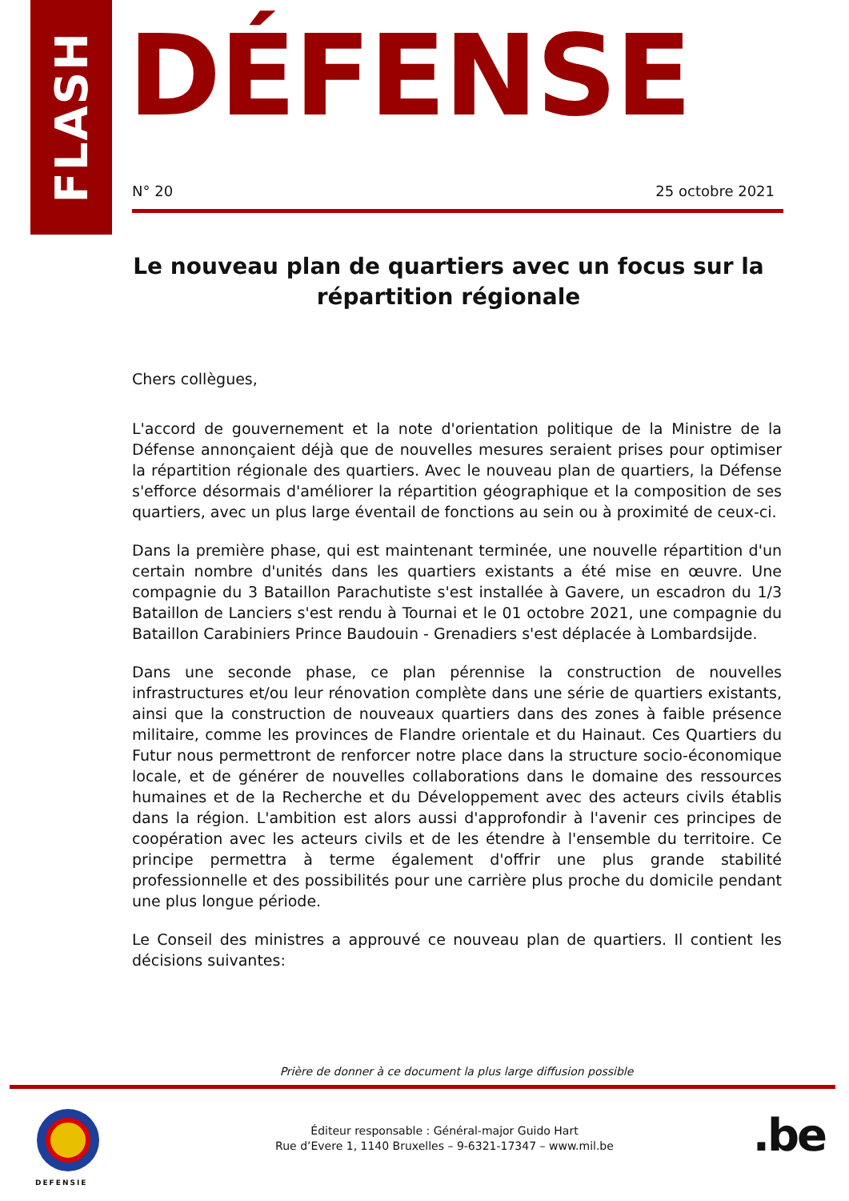FLASH
DÉFENSE
N° 20 25 octobre 2021
Le nouveau plan de quartiers avec un focus sur la répartition régionale
Chers collègues,
L'accord de gouvernement et la note d'orientation politique de la Ministre de la Défense annonçaient déjà que de nouvelles mesures seraient prises pour optimiser la répartition régionale des quartiers. Avec le nouveau plan de quartiers, la Défense s'efforce désormais d'améliorer la répartition géographique et la composition de ses quartiers, avec un plus large éventail de fonctions au sein ou à proximité de ceux-ci.
Dans la première phase, qui est maintenant terminée, une nouvelle répartition d'un certain nombre d'unités dans les quartiers existants a été mise en œuvre. Une compagnie du 3 Bataillon Parachutiste s'est installée à Gavere, un escadron du 1/3 Bataillon de Lanciers s'est rendu à Tournai et le 01 octobre 2021, une compagnie du Bataillon Carabiniers Prince Baudouin - Grenadiers s'est déplacée à Lombardsijde.
Dans une seconde phase, ce plan pérennise la construction de nouvelles infrastructures et/ou leur rénovation complète dans une série de quartiers existants, ainsi que la construction de nouveaux quartiers dans des zones à faible présence militaire, comme les provinces de Flandre orientale et du Hainaut. Ces Quartiers du Futur nous permettront de renforcer notre place dans la structure socio-économique locale, et de générer de nouvelles collaborations dans le domaine des ressources humaines et de la Recherche et du Développement avec des acteurs civils établis dans la région. L'ambition est alors aussi d'approfondir à l'avenir ces principes de coopération avec les acteurs civils et de les étendre à l'ensemble du territoire. Ce principe permettra à terme également d'offrir une plus grande stabilité professionnelle et des possibilités pour une carrière plus proche du domicile pendant une plus longue période.
Le Conseil des ministres a approuvé ce nouveau plan de quartiers. Il contient les décisions suivantes:
Prière de donner à ce document la plus large diffusion possible
DEFENSIE
Éditeur responsable : Général-major Guido Hart
Rue d’Evere 1, 1140 Bruxelles – 9-6321-17347 – www.mil.be
.be